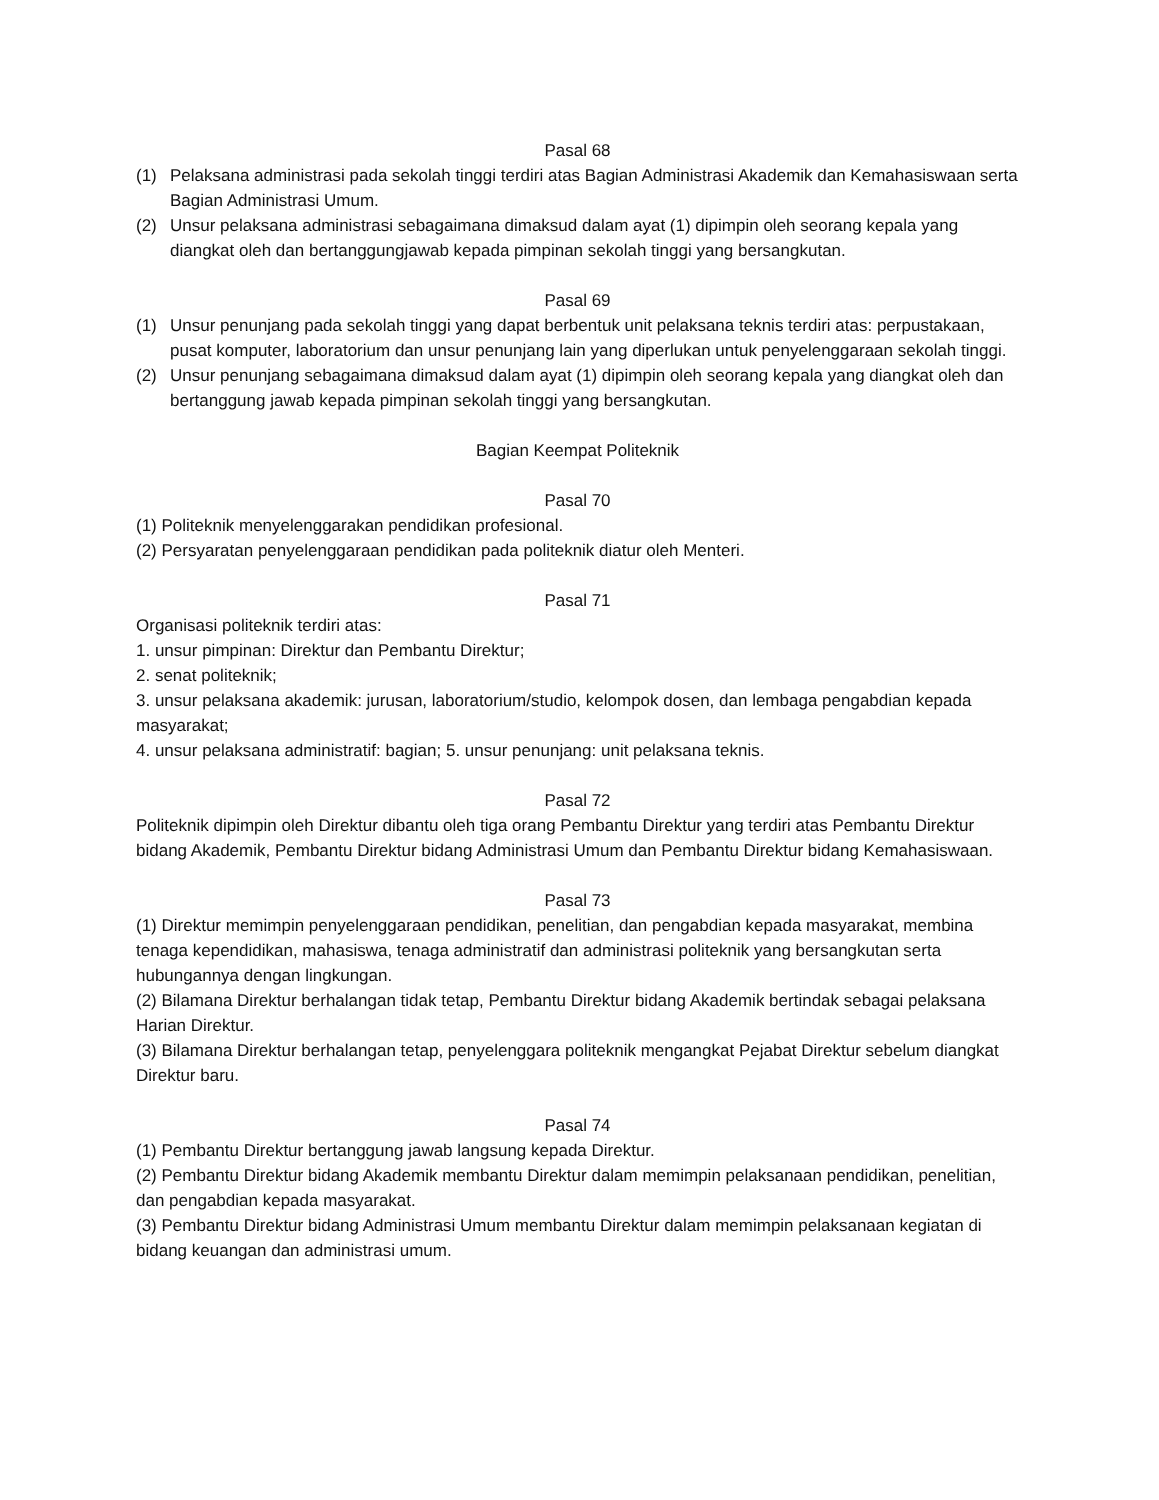Pasal 68
(1) Pelaksana administrasi pada sekolah tinggi terdiri atas Bagian Administrasi Akademik dan Kemahasiswaan serta Bagian Administrasi Umum.
(2) Unsur pelaksana administrasi sebagaimana dimaksud dalam ayat (1) dipimpin oleh seorang kepala yang diangkat oleh dan bertanggungjawab kepada pimpinan sekolah tinggi yang bersangkutan.
Pasal 69
(1) Unsur penunjang pada sekolah tinggi yang dapat berbentuk unit pelaksana teknis terdiri atas: perpustakaan, pusat komputer, laboratorium dan unsur penunjang lain yang diperlukan untuk penyelenggaraan sekolah tinggi.
(2) Unsur penunjang sebagaimana dimaksud dalam ayat (1) dipimpin oleh seorang kepala yang diangkat oleh dan bertanggung jawab kepada pimpinan sekolah tinggi yang bersangkutan.
Bagian Keempat Politeknik
Pasal 70
(1) Politeknik menyelenggarakan pendidikan profesional.
(2) Persyaratan penyelenggaraan pendidikan pada politeknik diatur oleh Menteri.
Pasal 71
Organisasi politeknik terdiri atas:
1. unsur pimpinan: Direktur dan Pembantu Direktur;
2. senat politeknik;
3. unsur pelaksana akademik: jurusan, laboratorium/studio, kelompok dosen, dan lembaga pengabdian kepada masyarakat;
4. unsur pelaksana administratif: bagian; 5. unsur penunjang: unit pelaksana teknis.
Pasal 72
Politeknik dipimpin oleh Direktur dibantu oleh tiga orang Pembantu Direktur yang terdiri atas Pembantu Direktur bidang Akademik, Pembantu Direktur bidang Administrasi Umum dan Pembantu Direktur bidang Kemahasiswaan.
Pasal 73
(1) Direktur memimpin penyelenggaraan pendidikan, penelitian, dan pengabdian kepada masyarakat, membina tenaga kependidikan, mahasiswa, tenaga administratif dan administrasi politeknik yang bersangkutan serta hubungannya dengan lingkungan.
(2) Bilamana Direktur berhalangan tidak tetap, Pembantu Direktur bidang Akademik bertindak sebagai pelaksana Harian Direktur.
(3) Bilamana Direktur berhalangan tetap, penyelenggara politeknik mengangkat Pejabat Direktur sebelum diangkat Direktur baru.
Pasal 74
(1) Pembantu Direktur bertanggung jawab langsung kepada Direktur.
(2) Pembantu Direktur bidang Akademik membantu Direktur dalam memimpin pelaksanaan pendidikan, penelitian, dan pengabdian kepada masyarakat.
(3) Pembantu Direktur bidang Administrasi Umum membantu Direktur dalam memimpin pelaksanaan kegiatan di bidang keuangan dan administrasi umum.